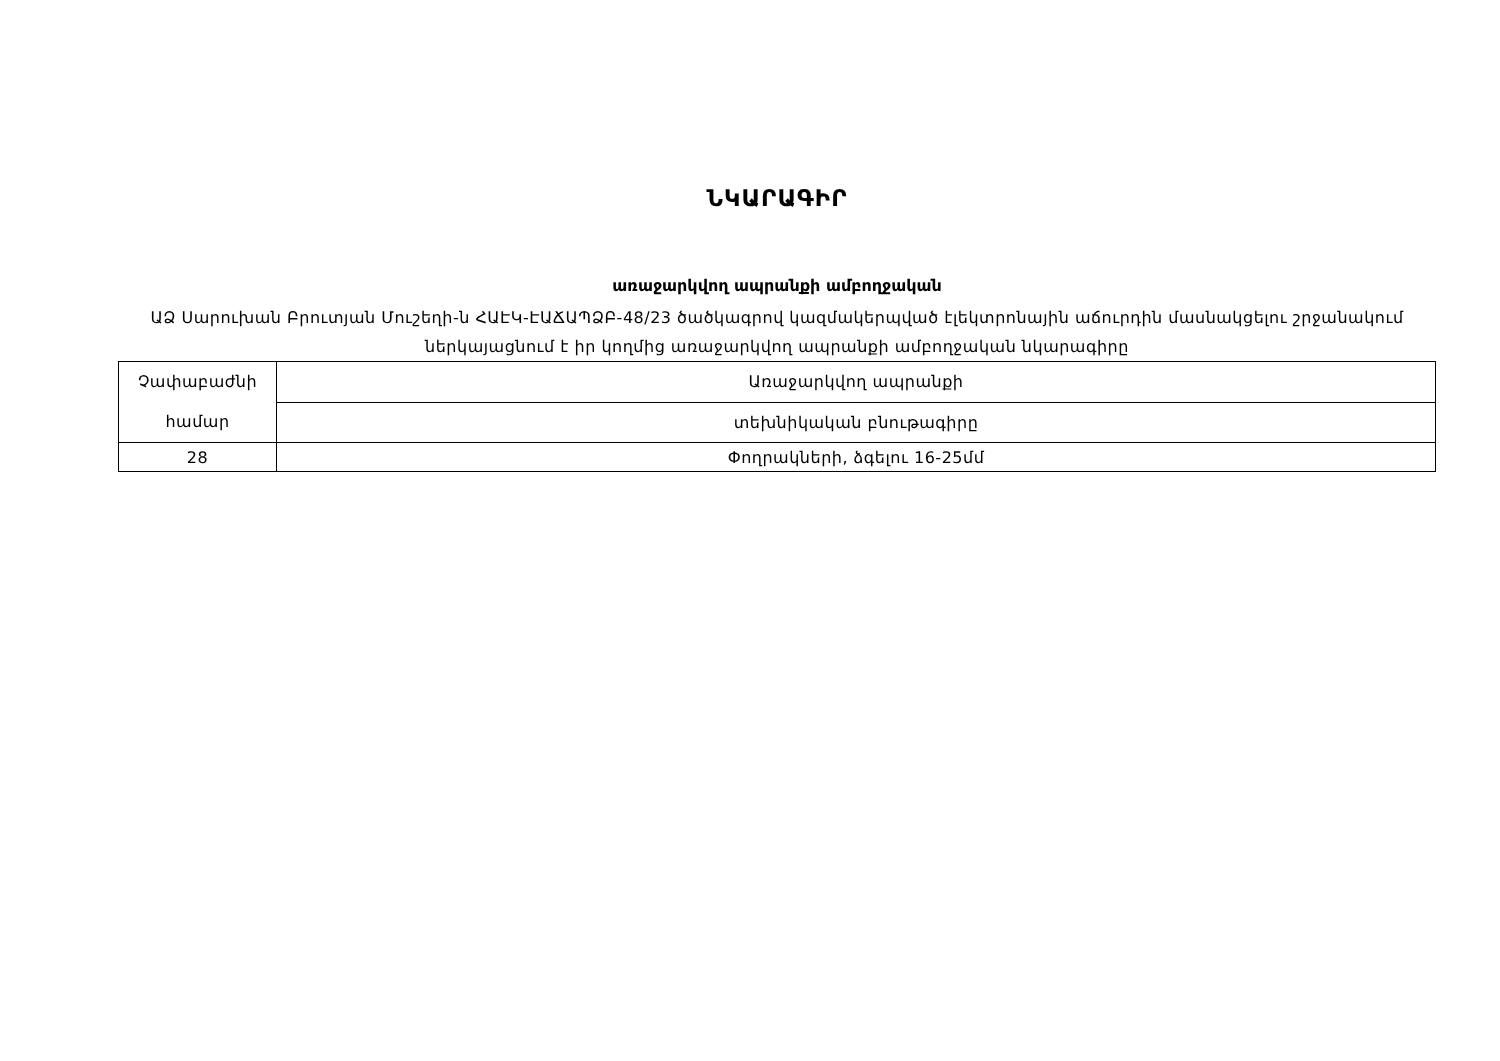ՆԿԱՐԱԳԻՐ
առաջարկվող ապրանքի ամբողջական
ԱՁ Սարուխան Բրուտյան Մուշեղի-ն ՀԱԷԿ-ԷԱՃԱՊՁԲ-48/23 ծածկագրով կազմակերպված էլեկտրոնային աճուրդին մասնակցելու շրջանակում ներկայացնում է իր կողմից առաջարկվող ապրանքի ամբողջական նկարագիրը
| Չափաբաժնի համար | Առաջարկվող ապրանքի |
| | տեխնիկական բնութագիրը |
| 28 | Փողրակների, ձգելու 16-25մմ |